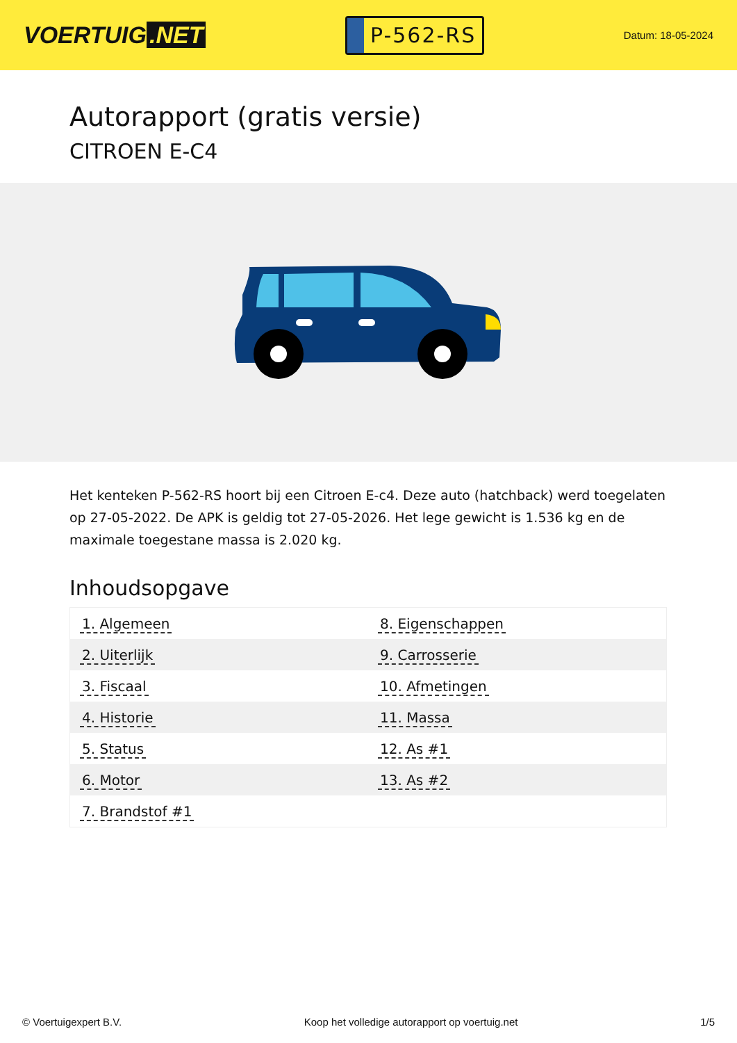VOERTUIG.NET
P-562-RS
Datum: 18-05-2024
Autorapport (gratis versie)
CITROEN E-C4
Het kenteken P-562-RS hoort bij een Citroen E-c4. Deze auto (hatchback) werd toegelaten op 27-05-2022. De APK is geldig tot 27-05-2026. Het lege gewicht is 1.536 kg en de maximale toegestane massa is 2.020 kg.
Inhoudsopgave
| 1. Algemeen | 8. Eigenschappen |
| 2. Uiterlijk | 9. Carrosserie |
| 3. Fiscaal | 10. Afmetingen |
| 4. Historie | 11. Massa |
| 5. Status | 12. As #1 |
| 6. Motor | 13. As #2 |
| 7. Brandstof #1 | |
© Voertuigexpert B.V. Koop het volledige autorapport op voertuig.net 1/5